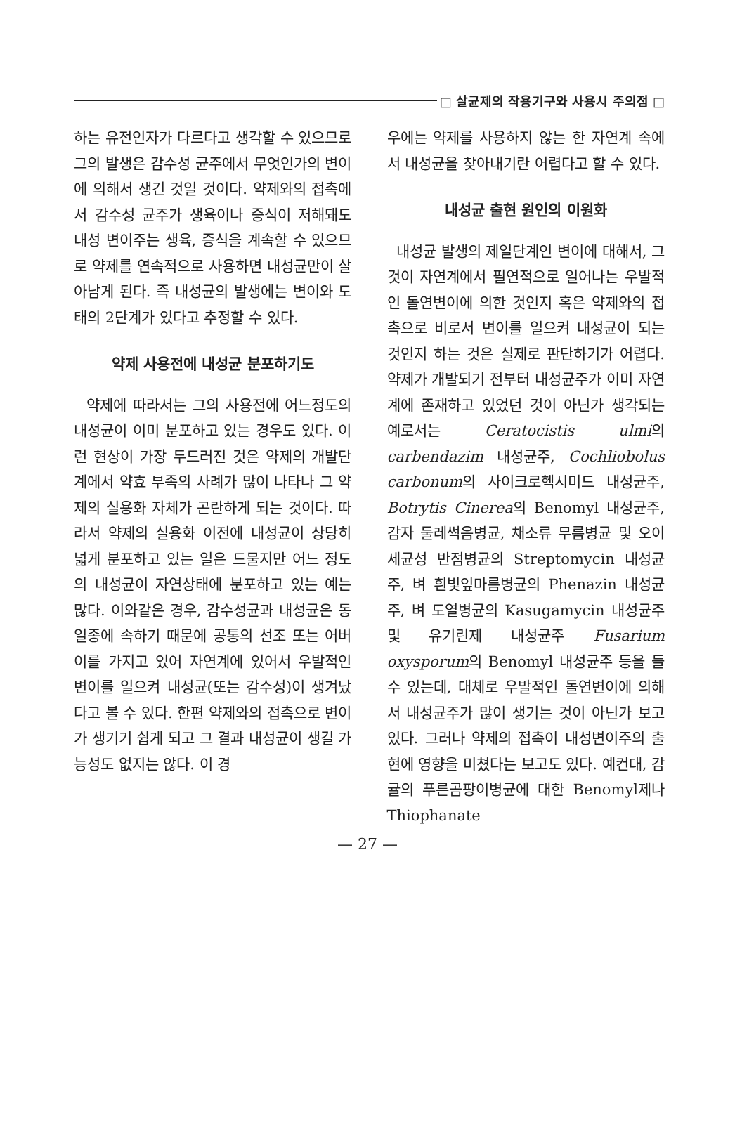□ 살균제의 작용기구와 사용시 주의점 □
하는 유전인자가 다르다고 생각할 수 있으므로 그의 발생은 감수성 균주에서 무엇인가의 변이에 의해서 생긴 것일 것이다. 약제와의 접촉에서 감수성 균주가 생육이나 증식이 저해돼도 내성 변이주는 생육, 증식을 계속할 수 있으므로 약제를 연속적으로 사용하면 내성균만이 살아남게 된다. 즉 내성균의 발생에는 변이와 도태의 2단계가 있다고 추정할 수 있다.
약제 사용전에 내성균 분포하기도
약제에 따라서는 그의 사용전에 어느정도의 내성균이 이미 분포하고 있는 경우도 있다. 이런 현상이 가장 두드러진 것은 약제의 개발단계에서 약효 부족의 사례가 많이 나타나 그 약제의 실용화 자체가 곤란하게 되는 것이다. 따라서 약제의 실용화 이전에 내성균이 상당히 넓게 분포하고 있는 일은 드물지만 어느 정도의 내성균이 자연상태에 분포하고 있는 예는 많다. 이와같은 경우, 감수성균과 내성균은 동일종에 속하기 때문에 공통의 선조 또는 어버이를 가지고 있어 자연계에 있어서 우발적인 변이를 일으켜 내성균(또는 감수성)이 생겨났다고 볼 수 있다. 한편 약제와의 접촉으로 변이가 생기기 쉽게 되고 그 결과 내성균이 생길 가능성도 없지는 않다. 이 경
우에는 약제를 사용하지 않는 한 자연계 속에서 내성균을 찾아내기란 어렵다고 할 수 있다.
내성균 출현 원인의 이원화
내성균 발생의 제일단계인 변이에 대해서, 그것이 자연계에서 필연적으로 일어나는 우발적인 돌연변이에 의한 것인지 혹은 약제와의 접촉으로 비로서 변이를 일으켜 내성균이 되는 것인지 하는 것은 실제로 판단하기가 어렵다. 약제가 개발되기 전부터 내성균주가 이미 자연계에 존재하고 있었던 것이 아닌가 생각되는 예로서는 Ceratocistis ulmi의 carbendazim 내성균주, Cochliobolus carbonum의 사이크로헥시미드 내성균주, Botrytis Cinerea의 Benomyl 내성균주, 감자 둘레썩음병균, 채소류 무름병균 및 오이 세균성 반점병균의 Streptomycin 내성균주, 벼 흰빛잎마름병균의 Phenazin 내성균주, 벼 도열병균의 Kasugamycin 내성균주 및 유기린제 내성균주 Fusarium oxysporum의 Benomyl 내성균주 등을 들 수 있는데, 대체로 우발적인 돌연변이에 의해서 내성균주가 많이 생기는 것이 아닌가 보고 있다. 그러나 약제의 접촉이 내성변이주의 출현에 영향을 미쳤다는 보고도 있다. 예컨대, 감귤의 푸른곰팡이병균에 대한 Benomyl제나 Thiophanate
— 27 —